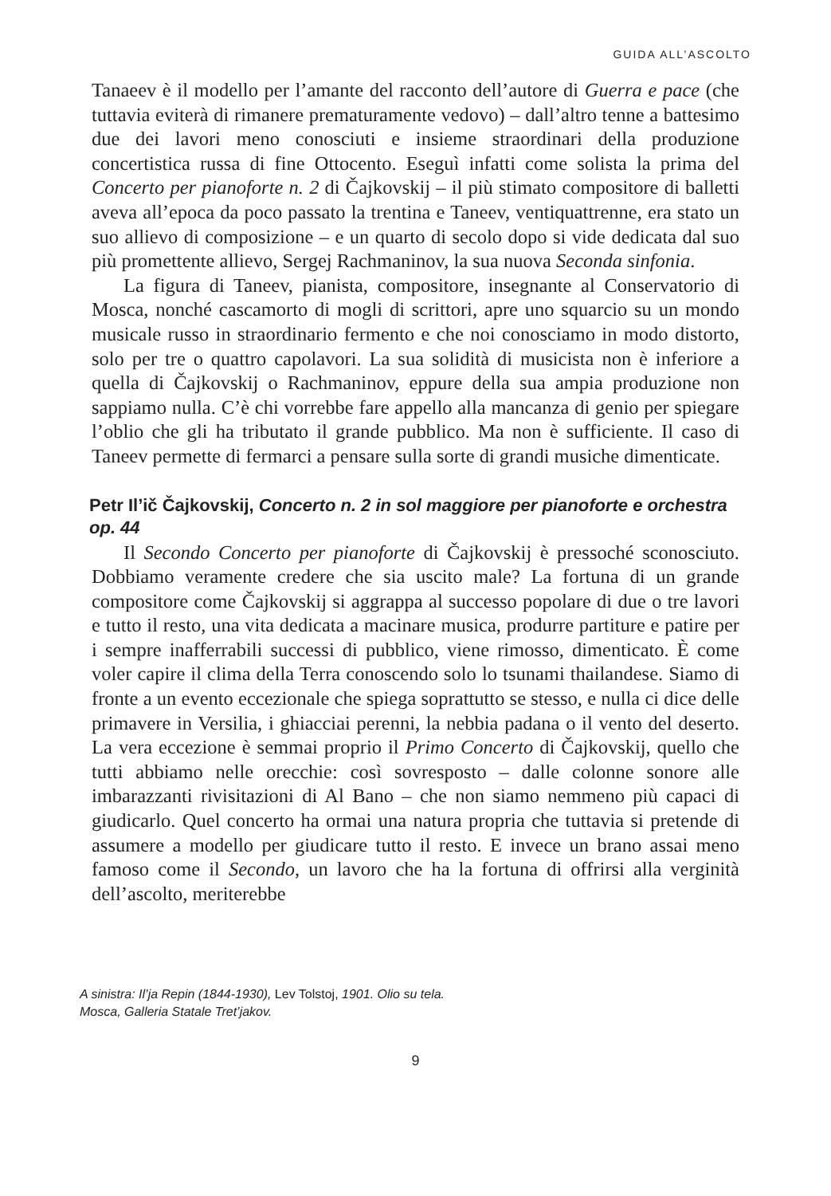GUIDA ALL’ASCOLTO
Tanaeev è il modello per l’amante del racconto dell’autore di Guerra e pace (che tuttavia eviterà di rimanere prematuramente vedovo) – dall’altro tenne a battesimo due dei lavori meno conosciuti e insieme straordinari della produzione concertistica russa di fine Ottocento. Eseguì infatti come solista la prima del Concerto per pianoforte n. 2 di Čajkovskij – il più stimato compositore di balletti aveva all’epoca da poco passato la trentina e Taneev, ventiquattrenne, era stato un suo allievo di composizione – e un quarto di secolo dopo si vide dedicata dal suo più promettente allievo, Sergej Rachmaninov, la sua nuova Seconda sinfonia.
La figura di Taneev, pianista, compositore, insegnante al Conservatorio di Mosca, nonché cascamorto di mogli di scrittori, apre uno squarcio su un mondo musicale russo in straordinario fermento e che noi conosciamo in modo distorto, solo per tre o quattro capolavori. La sua solidità di musicista non è inferiore a quella di Čajkovskij o Rachmaninov, eppure della sua ampia produzione non sappiamo nulla. C’è chi vorrebbe fare appello alla mancanza di genio per spiegare l’oblio che gli ha tributato il grande pubblico. Ma non è sufficiente. Il caso di Taneev permette di fermarci a pensare sulla sorte di grandi musiche dimenticate.
Petr Il’ič Čajkovskij, Concerto n. 2 in sol maggiore per pianoforte e orchestra op. 44
Il Secondo Concerto per pianoforte di Čajkovskij è pressoché sconosciuto. Dobbiamo veramente credere che sia uscito male? La fortuna di un grande compositore come Čajkovskij si aggrappa al successo popolare di due o tre lavori e tutto il resto, una vita dedicata a macinare musica, produrre partiture e patire per i sempre inafferrabili successi di pubblico, viene rimosso, dimenticato. È come voler capire il clima della Terra conoscendo solo lo tsunami thailandese. Siamo di fronte a un evento eccezionale che spiega soprattutto se stesso, e nulla ci dice delle primavere in Versilia, i ghiacciai perenni, la nebbia padana o il vento del deserto. La vera eccezione è semmai proprio il Primo Concerto di Čajkovskij, quello che tutti abbiamo nelle orecchie: così sovresposto – dalle colonne sonore alle imbarazzanti rivisitazioni di Al Bano – che non siamo nemmeno più capaci di giudicarlo. Quel concerto ha ormai una natura propria che tuttavia si pretende di assumere a modello per giudicare tutto il resto. E invece un brano assai meno famoso come il Secondo, un lavoro che ha la fortuna di offrirsi alla verginità dell’ascolto, meriterebbe
A sinistra: Il’ja Repin (1844-1930), Lev Tolstoj, 1901. Olio su tela.
Mosca, Galleria Statale Tret’jakov.
9